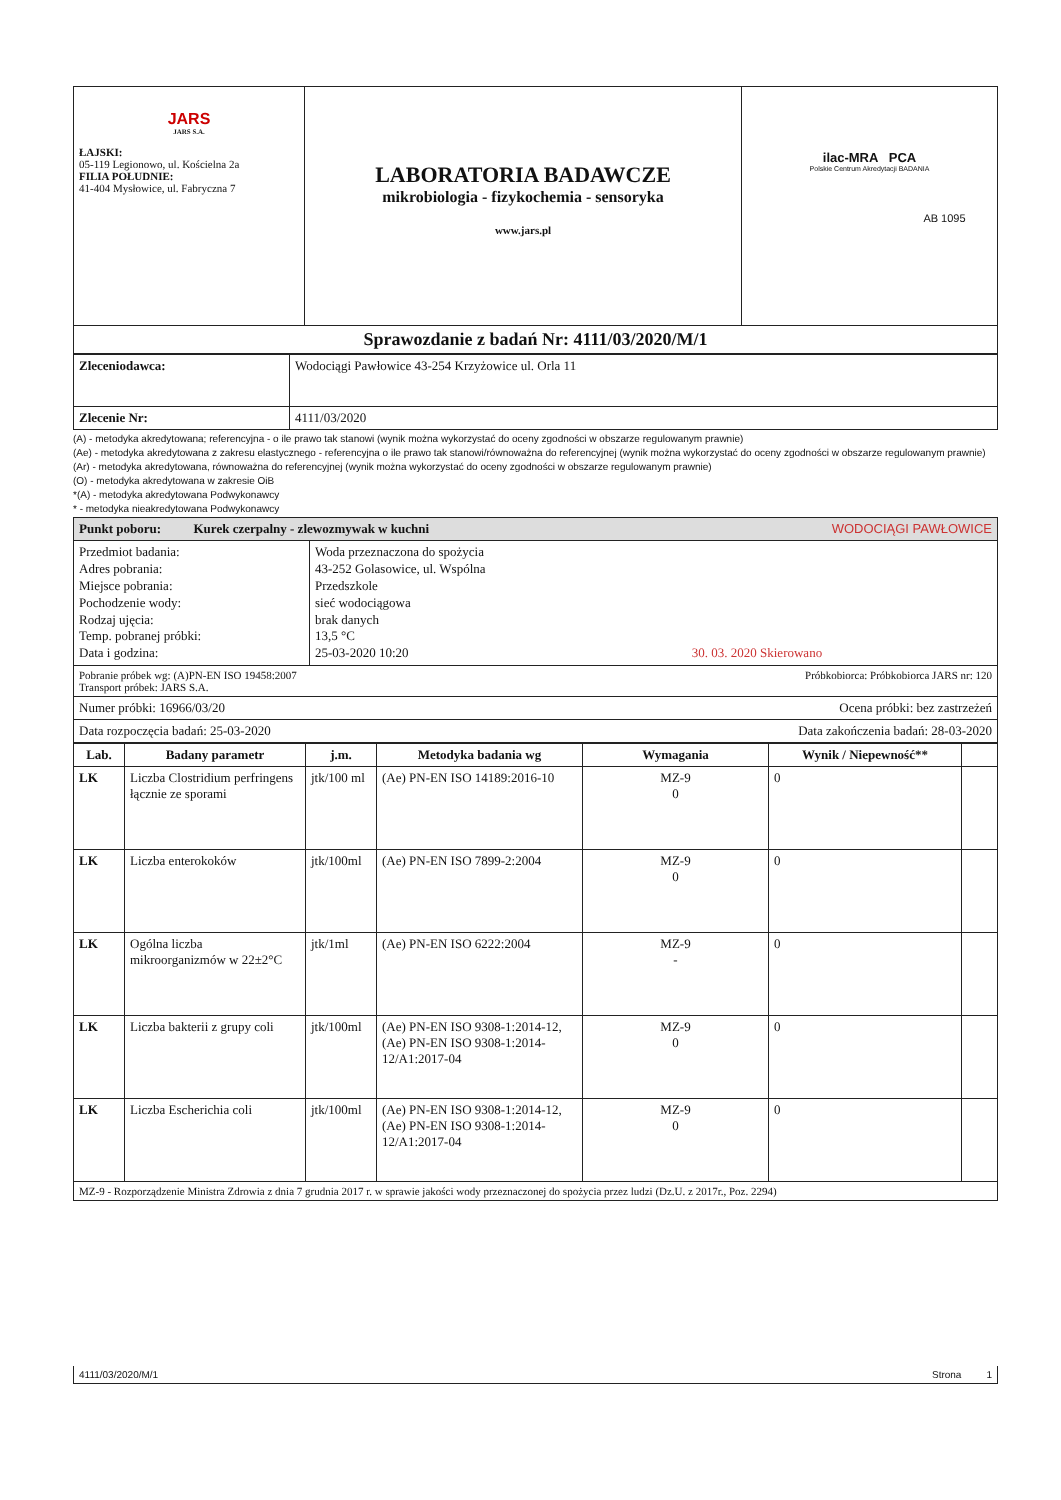| JARS JARS S.A. ŁAJSKI: 05-119 Legionowo, ul. Kościelna 2a FILIA POŁUDNIE: 41-404 Mysłowice, ul. Fabryczna 7 | LABORATORIA BADAWCZE mikrobiologia - fizykochemia - sensoryka www.jars.pl | ilac-MRA PCA Polskie Centrum Akredytacji BADANIA AB 1095 |
| Sprawozdanie z badań Nr: 4111/03/2020/M/1 |
| Zleceniodawca: | Wodociągi Pawłowice 43-254 Krzyżowice ul. Orla 11 |
| Zlecenie Nr: | 4111/03/2020 |
(A) - metodyka akredytowana; referencyjna - o ile prawo tak stanowi (wynik można wykorzystać do oceny zgodności w obszarze regulowanym prawnie)
(Ae) - metodyka akredytowana z zakresu elastycznego - referencyjna o ile prawo tak stanowi/równoważna do referencyjnej (wynik można wykorzystać do oceny zgodności w obszarze regulowanym prawnie)
(Ar) - metodyka akredytowana, równoważna do referencyjnej (wynik można wykorzystać do oceny zgodności w obszarze regulowanym prawnie)
(O) - metodyka akredytowana w zakresie OiB
*(A) - metodyka akredytowana Podwykonawcy
* - metodyka nieakredytowana Podwykonawcy
| Punkt poboru: Kurek czerpalny - zlewozmywak w kuchni WODOCIĄGI PAWŁOWICE | |
| Przedmiot badania: Adres pobrania: Miejsce pobrania: Pochodzenie wody: Rodzaj ujęcia: Temp. pobranej próbki: Data i godzina: | Woda przeznaczona do spożycia 43-252 Golasowice, ul. Wspólna Przedszkole sieć wodociągowa brak danych 13,5 °C 25-03-2020 10:20 30. 03. 2020 Skierowano |
| Pobranie próbek wg: (A)PN-EN ISO 19458:2007 Próbkobiorca: Próbkobiorca JARS nr: 120 Transport próbek: JARS S.A. | |
| Numer próbki: 16966/03/20 Ocena próbki: bez zastrzeżeń | |
| Data rozpoczęcia badań: 25-03-2020 Data zakończenia badań: 28-03-2020 | |
| Lab. | Badany parametr | j.m. | Metodyka badania wg | Wymagania | Wynik / Niepewność** | |
| --- | --- | --- | --- | --- | --- | --- |
| LK | Liczba Clostridium perfringens łącznie ze sporami | jtk/100 ml | (Ae) PN-EN ISO 14189:2016-10 | MZ-9 0 | 0 | |
| LK | Liczba enterokoków | jtk/100ml | (Ae) PN-EN ISO 7899-2:2004 | MZ-9 0 | 0 | |
| LK | Ogólna liczba mikroorganizmów w 22±2°C | jtk/1ml | (Ae) PN-EN ISO 6222:2004 | MZ-9 - | 0 | |
| LK | Liczba bakterii z grupy coli | jtk/100ml | (Ae) PN-EN ISO 9308-1:2014-12, (Ae) PN-EN ISO 9308-1:2014-12/A1:2017-04 | MZ-9 0 | 0 | |
| LK | Liczba Escherichia coli | jtk/100ml | (Ae) PN-EN ISO 9308-1:2014-12, (Ae) PN-EN ISO 9308-1:2014-12/A1:2017-04 | MZ-9 0 | 0 | |
| MZ-9 - Rozporządzenie Ministra Zdrowia z dnia 7 grudnia 2017 r. w sprawie jakości wody przeznaczonej do spożycia przez ludzi (Dz.U. z 2017r., Poz. 2294) | | | | | | |
| 4111/03/2020/M/1 Strona 1 |